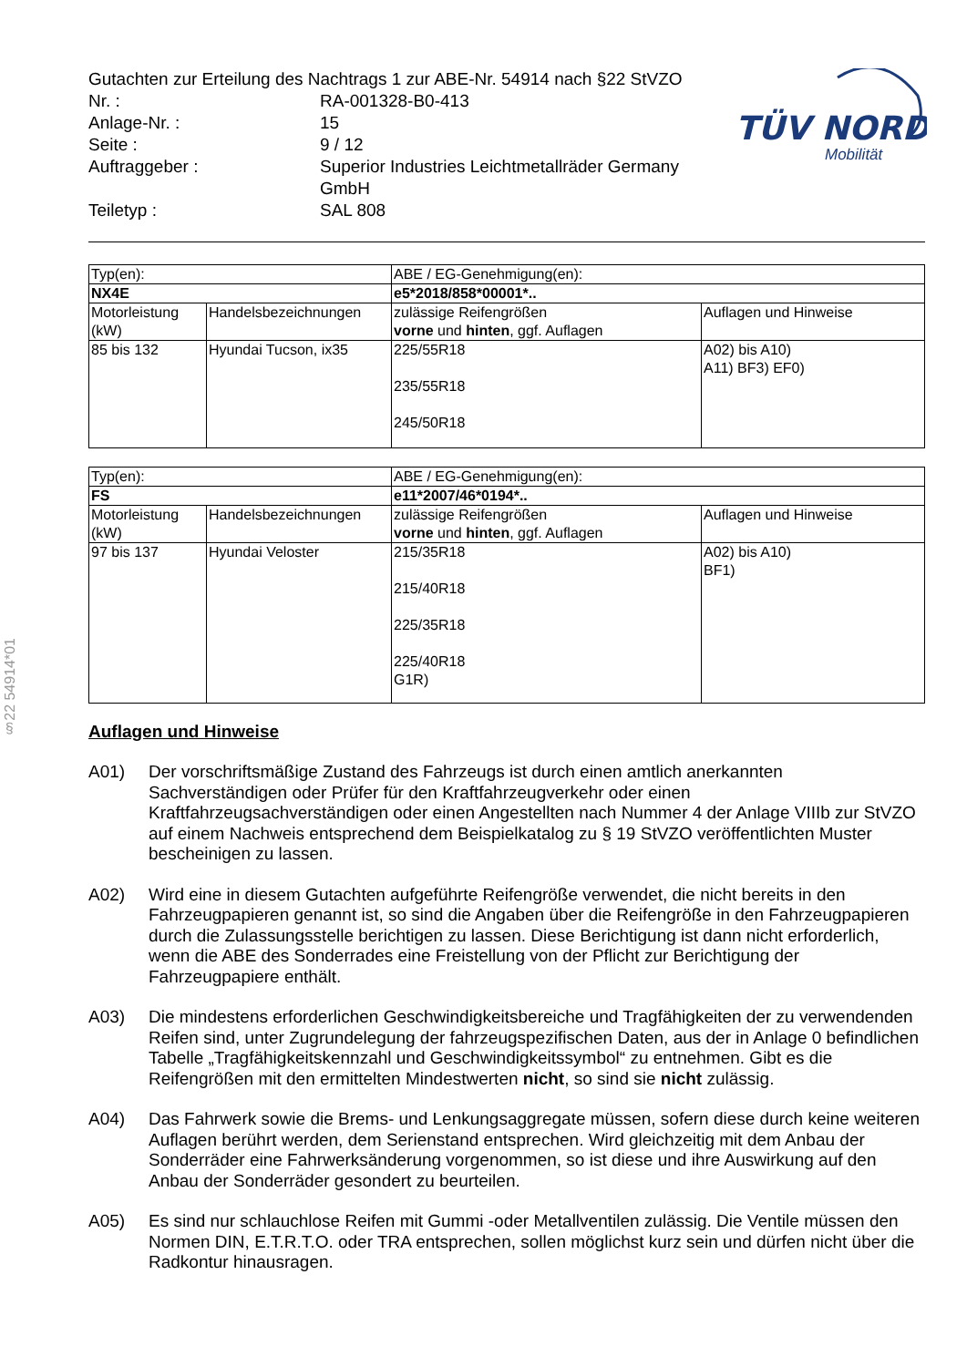§22 54914*01
TÜV NORD
Mobilität
Gutachten zur Erteilung des Nachtrags 1 zur ABE-Nr. 54914 nach §22 StVZO
| Nr. : | RA-001328-B0-413 |
| Anlage-Nr. : | 15 |
| Seite : | 9 / 12 |
| Auftraggeber : | Superior Industries Leichtmetallräder Germany GmbH |
| Teiletyp : | SAL 808 |
| Typ(en): | | ABE / EG-Genehmigung(en): | |
| NX4E | | e5*2018/858*00001*.. | |
| Motorleistung (kW) | Handelsbezeichnungen | zulässige Reifengrößen vorne und hinten , ggf. Auflagen | Auflagen und Hinweise |
| 85 bis 132 | Hyundai Tucson, ix35 | 225/55R18 235/55R18 245/50R18 | A02) bis A10) A11) BF3) EF0) |
| Typ(en): | | ABE / EG-Genehmigung(en): | |
| FS | | e11*2007/46*0194*.. | |
| Motorleistung (kW) | Handelsbezeichnungen | zulässige Reifengrößen vorne und hinten , ggf. Auflagen | Auflagen und Hinweise |
| 97 bis 137 | Hyundai Veloster | 215/35R18 215/40R18 225/35R18 225/40R18 G1R) | A02) bis A10) BF1) |
Auflagen und Hinweise
A01) Der vorschriftsmäßige Zustand des Fahrzeugs ist durch einen amtlich anerkannten Sachverständigen oder Prüfer für den Kraftfahrzeugverkehr oder einen Kraftfahrzeugsachverständigen oder einen Angestellten nach Nummer 4 der Anlage VIIIb zur StVZO auf einem Nachweis entsprechend dem Beispielkatalog zu § 19 StVZO veröffentlichten Muster bescheinigen zu lassen.
A02) Wird eine in diesem Gutachten aufgeführte Reifengröße verwendet, die nicht bereits in den Fahrzeugpapieren genannt ist, so sind die Angaben über die Reifengröße in den Fahrzeugpapieren durch die Zulassungsstelle berichtigen zu lassen. Diese Berichtigung ist dann nicht erforderlich, wenn die ABE des Sonderrades eine Freistellung von der Pflicht zur Berichtigung der Fahrzeugpapiere enthält.
A03) Die mindestens erforderlichen Geschwindigkeitsbereiche und Tragfähigkeiten der zu verwendenden Reifen sind, unter Zugrundelegung der fahrzeugspezifischen Daten, aus der in Anlage 0 befindlichen Tabelle „Tragfähigkeitskennzahl und Geschwindigkeitssymbol“ zu entnehmen. Gibt es die Reifengrößen mit den ermittelten Mindestwerten nicht, so sind sie nicht zulässig.
A04) Das Fahrwerk sowie die Brems- und Lenkungsaggregate müssen, sofern diese durch keine weiteren Auflagen berührt werden, dem Serienstand entsprechen. Wird gleichzeitig mit dem Anbau der Sonderräder eine Fahrwerksänderung vorgenommen, so ist diese und ihre Auswirkung auf den Anbau der Sonderräder gesondert zu beurteilen.
A05) Es sind nur schlauchlose Reifen mit Gummi -oder Metallventilen zulässig. Die Ventile müssen den Normen DIN, E.T.R.T.O. oder TRA entsprechen, sollen möglichst kurz sein und dürfen nicht über die Radkontur hinausragen.